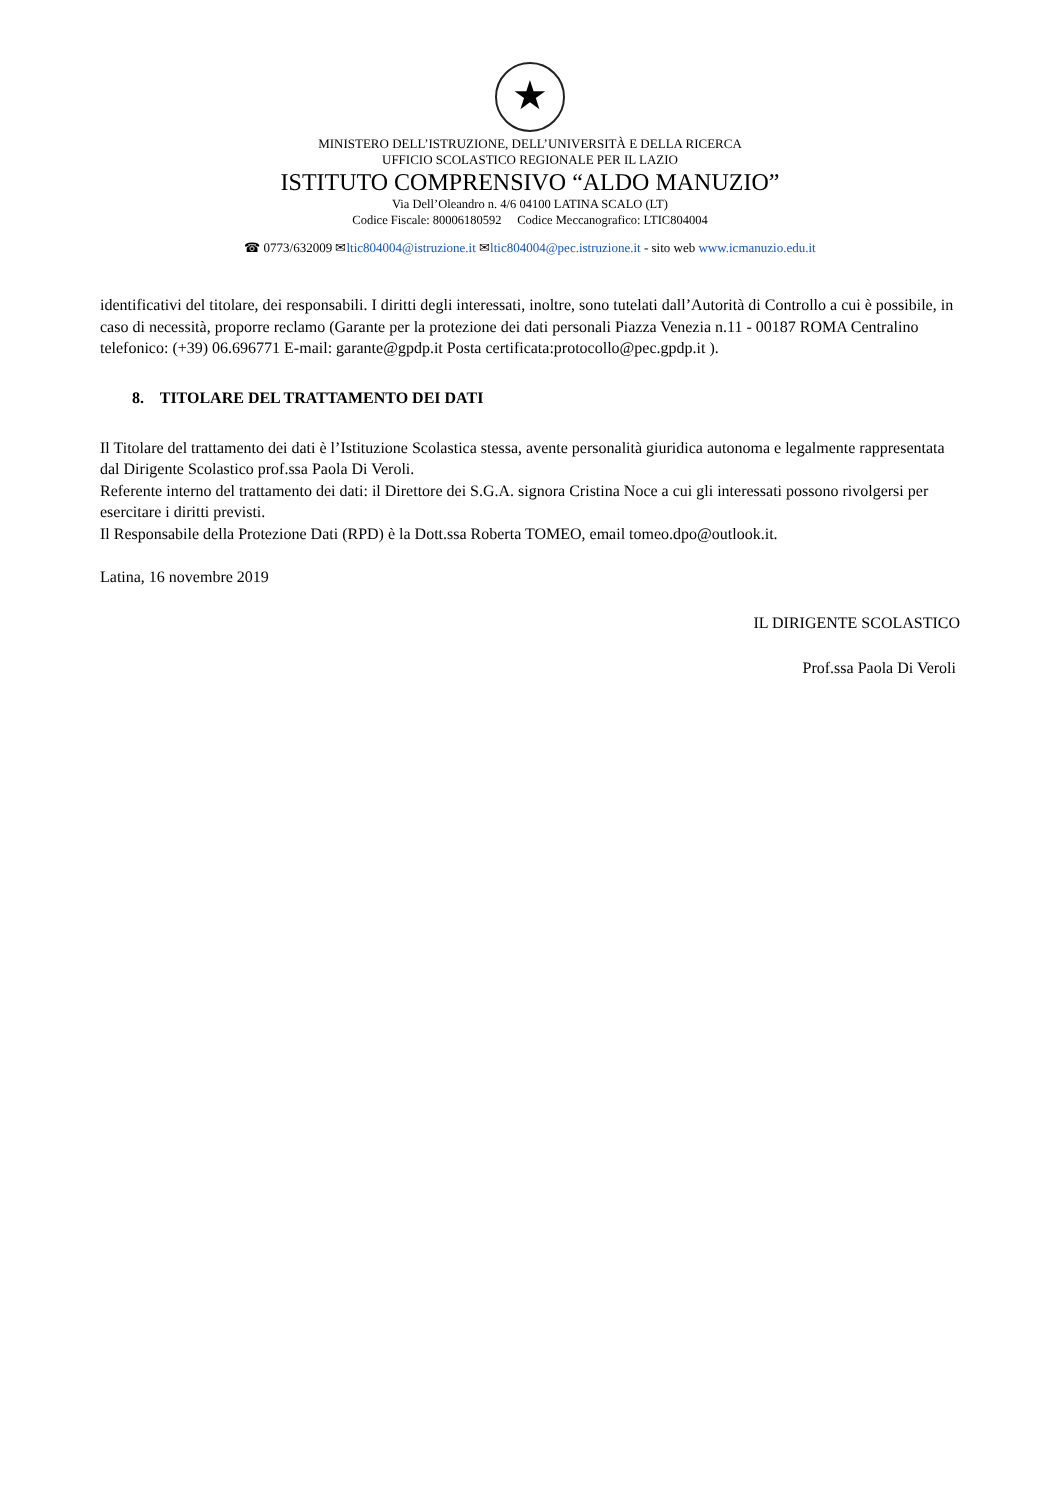★
MINISTERO DELL’ISTRUZIONE, DELL’UNIVERSITÀ E DELLA RICERCA
UFFICIO SCOLASTICO REGIONALE PER IL LAZIO
ISTITUTO COMPRENSIVO “ALDO MANUZIO”
Via Dell’Oleandro n. 4/6 04100 LATINA SCALO (LT)
Codice Fiscale: 80006180592 Codice Meccanografico: LTIC804004
☎ 0773/632009 ✉ltic804004@istruzione.it ✉ltic804004@pec.istruzione.it - sito web www.icmanuzio.edu.it
identificativi del titolare, dei responsabili. I diritti degli interessati, inoltre, sono tutelati dall’Autorità di Controllo a cui è possibile, in caso di necessità, proporre reclamo (Garante per la protezione dei dati personali Piazza Venezia n.11 - 00187 ROMA Centralino telefonico: (+39) 06.696771 E-mail: garante@gpdp.it Posta certificata:protocollo@pec.gpdp.it ).
8. TITOLARE DEL TRATTAMENTO DEI DATI
Il Titolare del trattamento dei dati è l’Istituzione Scolastica stessa, avente personalità giuridica autonoma e legalmente rappresentata dal Dirigente Scolastico prof.ssa Paola Di Veroli.
Referente interno del trattamento dei dati: il Direttore dei S.G.A. signora Cristina Noce a cui gli interessati possono rivolgersi per esercitare i diritti previsti.
Il Responsabile della Protezione Dati (RPD) è la Dott.ssa Roberta TOMEO, email tomeo.dpo@outlook.it.
Latina, 16 novembre 2019
IL DIRIGENTE SCOLASTICO
Prof.ssa Paola Di Veroli